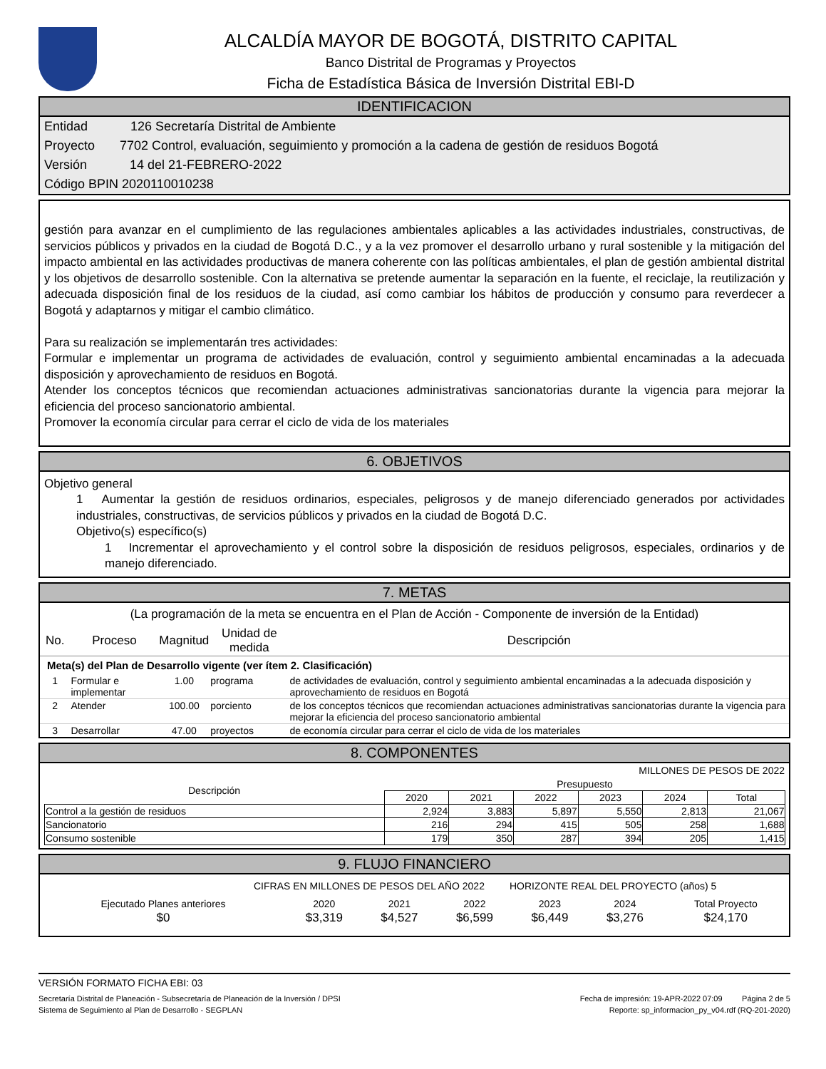ALCALDÍA MAYOR DE BOGOTÁ, DISTRITO CAPITAL
Banco Distrital de Programas y Proyectos
Ficha de Estadística Básica de Inversión Distrital EBI-D
IDENTIFICACION
Entidad 126 Secretaría Distrital de Ambiente
Proyecto 7702 Control, evaluación, seguimiento y promoción a la cadena de gestión de residuos Bogotá
Versión 14 del 21-FEBRERO-2022
Código BPIN 2020110010238
gestión para avanzar en el cumplimiento de las regulaciones ambientales aplicables a las actividades industriales, constructivas, de servicios públicos y privados en la ciudad de Bogotá D.C., y a la vez promover el desarrollo urbano y rural sostenible y la mitigación del impacto ambiental en las actividades productivas de manera coherente con las políticas ambientales, el plan de gestión ambiental distrital y los objetivos de desarrollo sostenible. Con la alternativa se pretende aumentar la separación en la fuente, el reciclaje, la reutilización y adecuada disposición final de los residuos de la ciudad, así como cambiar los hábitos de producción y consumo para reverdecer a Bogotá y adaptarnos y mitigar el cambio climático.
Para su realización se implementarán tres actividades:
Formular e implementar un programa de actividades de evaluación, control y seguimiento ambiental encaminadas a la adecuada disposición y aprovechamiento de residuos en Bogotá.
Atender los conceptos técnicos que recomiendan actuaciones administrativas sancionatorias durante la vigencia para mejorar la eficiencia del proceso sancionatorio ambiental.
Promover la economía circular para cerrar el ciclo de vida de los materiales
6. OBJETIVOS
Objetivo general
1 Aumentar la gestión de residuos ordinarios, especiales, peligrosos y de manejo diferenciado generados por actividades industriales, constructivas, de servicios públicos y privados en la ciudad de Bogotá D.C.
Objetivo(s) específico(s)
1 Incrementar el aprovechamiento y el control sobre la disposición de residuos peligrosos, especiales, ordinarios y de manejo diferenciado.
7. METAS
(La programación de la meta se encuentra en el Plan de Acción - Componente de inversión de la Entidad)
| No. | Proceso | Magnitud | Unidad de medida | Descripción |
| --- | --- | --- | --- | --- |
| Meta(s) del Plan de Desarrollo vigente (ver ítem 2. Clasificación) | | | | |
| 1 | Formular e implementar | 1.00 | programa | de actividades de evaluación, control y seguimiento ambiental encaminadas a la adecuada disposición y aprovechamiento de residuos en Bogotá |
| 2 | Atender | 100.00 | porciento | de los conceptos técnicos que recomiendan actuaciones administrativas sancionatorias durante la vigencia para mejorar la eficiencia del proceso sancionatorio ambiental |
| 3 | Desarrollar | 47.00 | proyectos | de economía circular para cerrar el ciclo de vida de los materiales |
8. COMPONENTES
MILLONES DE PESOS DE 2022
| Descripción | Presupuesto | | | | | |
| --- | --- | --- | --- | --- | --- | --- |
| | 2020 | 2021 | 2022 | 2023 | 2024 | Total |
| Control a la gestión de residuos | 2,924 | 3,883 | 5,897 | 5,550 | 2,813 | 21,067 |
| Sancionatorio | 216 | 294 | 415 | 505 | 258 | 1,688 |
| Consumo sostenible | 179 | 350 | 287 | 394 | 205 | 1,415 |
9. FLUJO FINANCIERO
CIFRAS EN MILLONES DE PESOS DEL AÑO 2022 HORIZONTE REAL DEL PROYECTO (años) 5
| Ejecutado Planes anteriores | 2020 | 2021 | 2022 | 2023 | 2024 | Total Proyecto |
| $0 | $3,319 | $4,527 | $6,599 | $6,449 | $3,276 | $24,170 |
VERSIÓN FORMATO FICHA EBI: 03
Secretaría Distrital de Planeación - Subsecretaría de Planeación de la Inversión / DPSI Fecha de impresión: 19-APR-2022 07:09 Página 2 de 5
Sistema de Seguimiento al Plan de Desarrollo - SEGPLAN Reporte: sp_informacion_py_v04.rdf (RQ-201-2020)